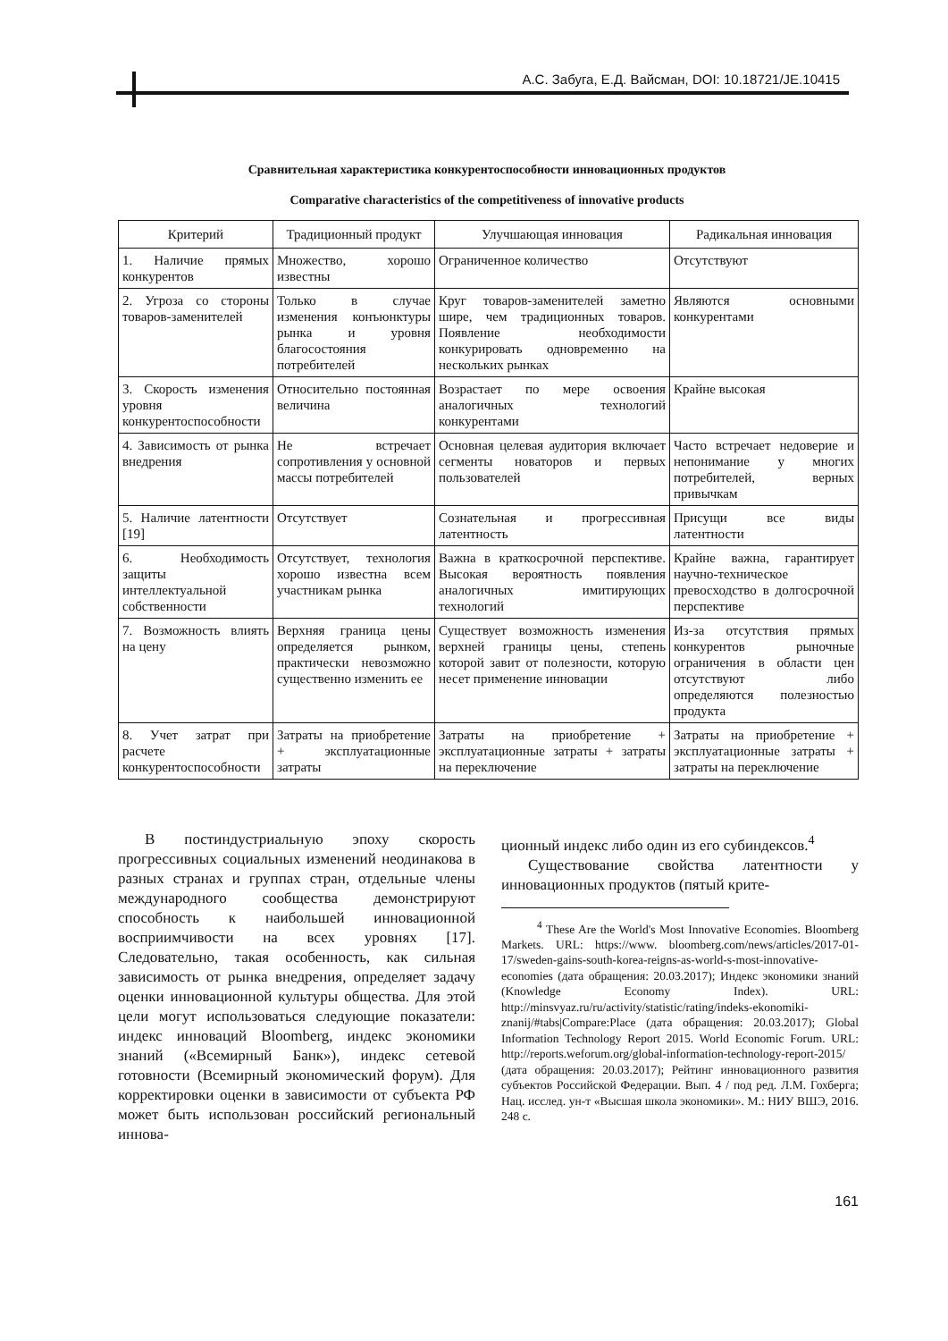А.С. Забуга, Е.Д. Вайсман, DOI: 10.18721/JE.10415
Сравнительная характеристика конкурентоспособности инновационных продуктов
Comparative characteristics of the competitiveness of innovative products
| Критерий | Традиционный продукт | Улучшающая инновация | Радикальная инновация |
| --- | --- | --- | --- |
| 1. Наличие прямых конкурентов | Множество, хорошо известны | Ограниченное количество | Отсутствуют |
| 2. Угроза со стороны товаров-заменителей | Только в случае изменения конъюнктуры рынка и уровня благосостояния потребителей | Круг товаров-заменителей заметно шире, чем традиционных товаров. Появление необходимости конкурировать одновременно на нескольких рынках | Являются основными конкурентами |
| 3. Скорость изменения уровня конкурентоспособности | Относительно постоянная величина | Возрастает по мере освоения аналогичных технологий конкурентами | Крайне высокая |
| 4. Зависимость от рынка внедрения | Не встречает сопротивления у основной массы потребителей | Основная целевая аудитория включает сегменты новаторов и первых пользователей | Часто встречает недоверие и непонимание у многих потребителей, верных привычкам |
| 5. Наличие латентности [19] | Отсутствует | Сознательная и прогрессивная латентность | Присущи все виды латентности |
| 6. Необходимость защиты интеллектуальной собственности | Отсутствует, технология хорошо известна всем участникам рынка | Важна в краткосрочной перспективе. Высокая вероятность появления аналогичных имитирующих технологий | Крайне важна, гарантирует научно-техническое превосходство в долгосрочной перспективе |
| 7. Возможность влиять на цену | Верхняя граница цены определяется рынком, практически невозможно существенно изменить ее | Существует возможность изменения верхней границы цены, степень которой завит от полезности, которую несет применение инновации | Из-за отсутствия прямых конкурентов рыночные ограничения в области цен отсутствуют либо определяются полезностью продукта |
| 8. Учет затрат при расчете конкурентоспособности | Затраты на приобретение + эксплуатационные затраты | Затраты на приобретение + эксплуатационные затраты + затраты на переключение | Затраты на приобретение + эксплуатационные затраты + затраты на переключение |
В постиндустриальную эпоху скорость прогрессивных социальных изменений неодинакова в разных странах и группах стран, отдельные члены международного сообщества демонстрируют способность к наибольшей инновационной восприимчивости на всех уровнях [17]. Следовательно, такая особенность, как сильная зависимость от рынка внедрения, определяет задачу оценки инновационной культуры общества. Для этой цели могут использоваться следующие показатели: индекс инноваций Bloomberg, индекс экономики знаний («Всемирный Банк»), индекс сетевой готовности (Всемирный экономический форум). Для корректировки оценки в зависимости от субъекта РФ может быть использован российский региональный иннова-
ционный индекс либо один из его субиндексов.<sup>4</sup>
Существование свойства латентности у инновационных продуктов (пятый крите-
<sup>4</sup> These Are the World's Most Innovative Economies. Bloomberg Markets. URL: https://www. bloomberg.com/news/articles/2017-01-17/sweden-gains-south-korea-reigns-as-world-s-most-innovative-economies (дата обращения: 20.03.2017); Индекс экономики знаний (Knowledge Economy Index). URL: http://minsvyaz.ru/ru/activity/statistic/rating/indeks-ekonomiki-znanij/#tabs|Compare:Place (дата обращения: 20.03.2017); Global Information Technology Report 2015. World Economic Forum. URL: http://reports.weforum.org/global-information-technology-report-2015/ (дата обращения: 20.03.2017); Рейтинг инновационного развития субъектов Российской Федерации. Вып. 4 / под ред. Л.М. Гохберга; Нац. исслед. ун-т «Высшая школа экономики». М.: НИУ ВШЭ, 2016. 248 с.
161